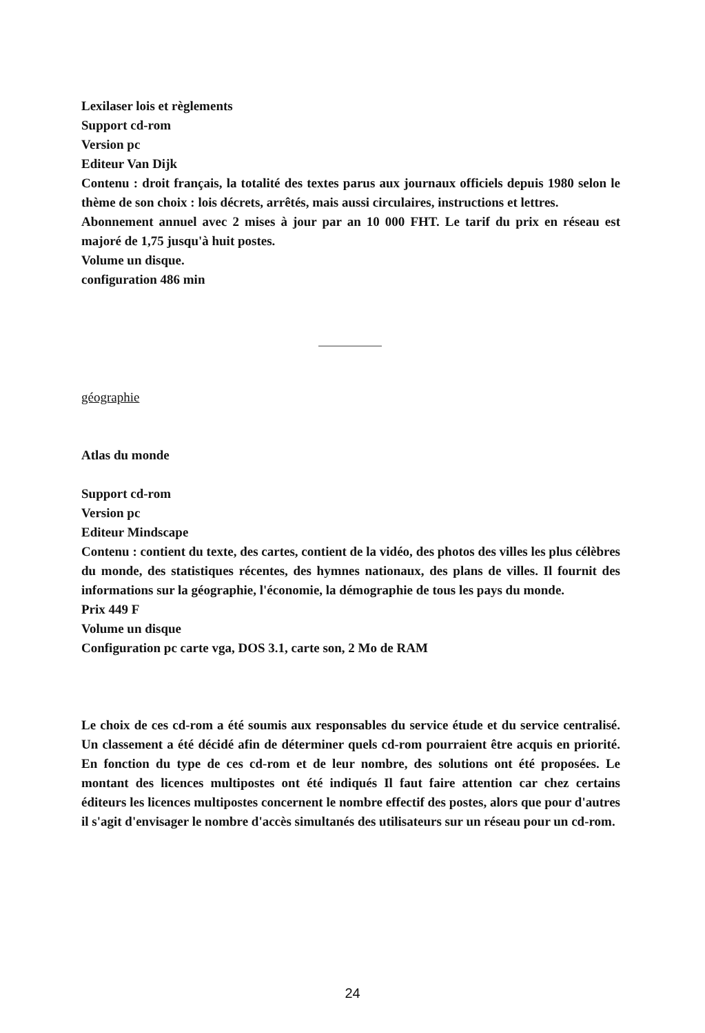Lexilaser lois et règlements
Support cd-rom
Version pc
Editeur Van Dijk
Contenu : droit français, la totalité des textes parus aux journaux officiels depuis 1980 selon le thème de son choix : lois décrets, arrêtés, mais aussi circulaires, instructions et lettres.
Abonnement annuel avec 2 mises à jour par an 10 000 FHT. Le tarif du prix en réseau est majoré de 1,75 jusqu'à huit postes.
Volume un disque.
configuration 486 min
géographie
Atlas du monde
Support cd-rom
Version pc
Editeur Mindscape
Contenu : contient du texte, des cartes, contient de la vidéo, des photos des villes les plus célèbres du monde, des statistiques récentes, des hymnes nationaux, des plans de villes. Il fournit des informations sur la géographie, l'économie, la démographie de tous les pays du monde.
Prix 449 F
Volume un disque
Configuration pc carte vga, DOS 3.1, carte son, 2 Mo de RAM
Le choix de ces cd-rom a été soumis aux responsables du service étude et du service centralisé. Un classement a été décidé afin de déterminer quels cd-rom pourraient être acquis en priorité. En fonction du type de ces cd-rom et de leur nombre, des solutions ont été proposées. Le montant des licences multipostes ont été indiqués Il faut faire attention car chez certains éditeurs les licences multipostes concernent le nombre effectif des postes, alors que pour d'autres il s'agit d'envisager le nombre d'accès simultanés des utilisateurs sur un réseau pour un cd-rom.
24